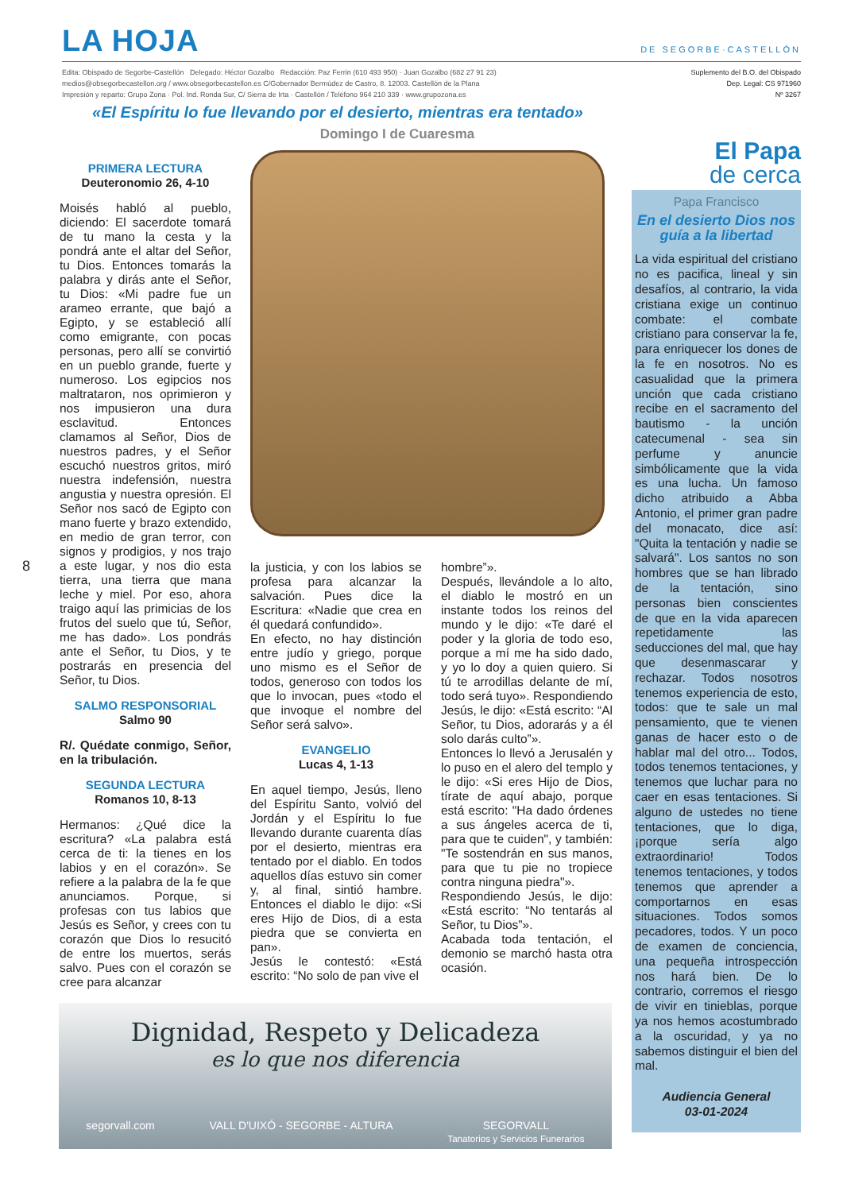LA HOJA DE SEGORBE·CASTELLÓN
Edita: Obispado de Segorbe-Castellón Delegado: Héctor Gozalbo Redacción: Paz Ferrin (610 493 950) · Juan Gozalbo (682 27 91 23)
medios@obsegorbecastellon.org / www.obsegorbecastellon.es C/Gobernador Bermúdez de Castro, 8. 12003. Castellón de la Plana
Impresión y reparto: Grupo Zona · Pol. Ind. Ronda Sur, C/ Sierra de Irta · Castellón / Teléfono 964 210 339 · www.grupozona.es
Suplemento del B.O. del Obispado
Dep. Legal: CS 971960
Nº 3267
«El Espíritu lo fue llevando por el desierto, mientras era tentado»
Domingo I de Cuaresma
PRIMERA LECTURA
Deuteronomio 26, 4-10
Moisés habló al pueblo, diciendo: El sacerdote tomará de tu mano la cesta y la pondrá ante el altar del Señor, tu Dios. Entonces tomarás la palabra y dirás ante el Señor, tu Dios: «Mi padre fue un arameo errante, que bajó a Egipto, y se estableció allí como emigrante, con pocas personas, pero allí se convirtió en un pueblo grande, fuerte y numeroso. Los egipcios nos maltrataron, nos oprimieron y nos impusieron una dura esclavitud. Entonces clamamos al Señor, Dios de nuestros padres, y el Señor escuchó nuestros gritos, miró nuestra indefensión, nuestra angustia y nuestra opresión. El Señor nos sacó de Egipto con mano fuerte y brazo extendido, en medio de gran terror, con signos y prodigios, y nos trajo a este lugar, y nos dio esta tierra, una tierra que mana leche y miel. Por eso, ahora traigo aquí las primicias de los frutos del suelo que tú, Señor, me has dado». Los pondrás ante el Señor, tu Dios, y te postrarás en presencia del Señor, tu Dios.
SALMO RESPONSORIAL
Salmo 90
R/. Quédate conmigo, Señor, en la tribulación.
SEGUNDA LECTURA
Romanos 10, 8-13
Hermanos: ¿Qué dice la escritura? «La palabra está cerca de ti: la tienes en los labios y en el corazón». Se refiere a la palabra de la fe que anunciamos. Porque, si profesas con tus labios que Jesús es Señor, y crees con tu corazón que Dios lo resucitó de entre los muertos, serás salvo. Pues con el corazón se cree para alcanzar
la justicia, y con los labios se profesa para alcanzar la salvación. Pues dice la Escritura: «Nadie que crea en él quedará confundido».
En efecto, no hay distinción entre judío y griego, porque uno mismo es el Señor de todos, generoso con todos los que lo invocan, pues «todo el que invoque el nombre del Señor será salvo».
EVANGELIO
Lucas 4, 1-13
En aquel tiempo, Jesús, lleno del Espíritu Santo, volvió del Jordán y el Espíritu lo fue llevando durante cuarenta días por el desierto, mientras era tentado por el diablo. En todos aquellos días estuvo sin comer y, al final, sintió hambre. Entonces el diablo le dijo: «Si eres Hijo de Dios, di a esta piedra que se convierta en pan».
Jesús le contestó: «Está escrito: “No solo de pan vive el
hombre”».
Después, llevándole a lo alto, el diablo le mostró en un instante todos los reinos del mundo y le dijo: «Te daré el poder y la gloria de todo eso, porque a mí me ha sido dado, y yo lo doy a quien quiero. Si tú te arrodillas delante de mí, todo será tuyo». Respondiendo Jesús, le dijo: «Está escrito: “Al Señor, tu Dios, adorarás y a él solo darás culto”».
Entonces lo llevó a Jerusalén y lo puso en el alero del templo y le dijo: «Si eres Hijo de Dios, tírate de aquí abajo, porque está escrito: "Ha dado órdenes a sus ángeles acerca de ti, para que te cuiden", y también: "Te sostendrán en sus manos, para que tu pie no tropiece contra ninguna piedra"».
Respondiendo Jesús, le dijo: «Está escrito: “No tentarás al Señor, tu Dios”».
Acabada toda tentación, el demonio se marchó hasta otra ocasión.
El Papa
de cerca
Papa Francisco
En el desierto Dios nos guía a la libertad
La vida espiritual del cristiano no es pacifica, lineal y sin desafíos, al contrario, la vida cristiana exige un continuo combate: el combate cristiano para conservar la fe, para enriquecer los dones de la fe en nosotros. No es casualidad que la primera unción que cada cristiano recibe en el sacramento del bautismo - la unción catecumenal - sea sin perfume y anuncie simbólicamente que la vida es una lucha. Un famoso dicho atribuido a Abba Antonio, el primer gran padre del monacato, dice así: "Quita la tentación y nadie se salvará". Los santos no son hombres que se han librado de la tentación, sino personas bien conscientes de que en la vida aparecen repetidamente las seducciones del mal, que hay que desenmascarar y rechazar. Todos nosotros tenemos experiencia de esto, todos: que te sale un mal pensamiento, que te vienen ganas de hacer esto o de hablar mal del otro... Todos, todos tenemos tentaciones, y tenemos que luchar para no caer en esas tentaciones. Si alguno de ustedes no tiene tentaciones, que lo diga, ¡porque sería algo extraordinario! Todos tenemos tentaciones, y todos tenemos que aprender a comportarnos en esas situaciones. Todos somos pecadores, todos. Y un poco de examen de conciencia, una pequeña introspección nos hará bien. De lo contrario, corremos el riesgo de vivir en tinieblas, porque ya nos hemos acostumbrado a la oscuridad, y ya no sabemos distinguir el bien del mal.
Audiencia General
03-01-2024
8
Dignidad, Respeto y Delicadeza
es lo que nos diferencia
segorvall.com VALL D'UIXÓ - SEGORBE - ALTURA SEGORVALL
Tanatorios y Servicios Funerarios